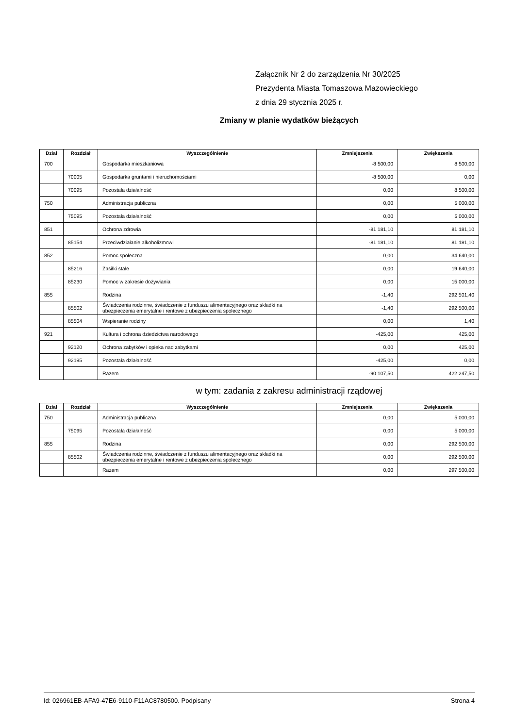Załącznik Nr 2 do zarządzenia Nr 30/2025
Prezydenta Miasta Tomaszowa Mazowieckiego
z dnia 29 stycznia 2025 r.
Zmiany w planie wydatków bieżących
| Dział | Rozdział | Wyszczególnienie | Zmniejszenia | Zwiększenia |
| --- | --- | --- | --- | --- |
| 700 | | Gospodarka mieszkaniowa | -8 500,00 | 8 500,00 |
| | 70005 | Gospodarka gruntami i nieruchomościami | -8 500,00 | 0,00 |
| | 70095 | Pozostała działalność | 0,00 | 8 500,00 |
| 750 | | Administracja publiczna | 0,00 | 5 000,00 |
| | 75095 | Pozostała działalność | 0,00 | 5 000,00 |
| 851 | | Ochrona zdrowia | -81 181,10 | 81 181,10 |
| | 85154 | Przeciwdziałanie alkoholizmowi | -81 181,10 | 81 181,10 |
| 852 | | Pomoc społeczna | 0,00 | 34 640,00 |
| | 85216 | Zasiłki stałe | 0,00 | 19 640,00 |
| | 85230 | Pomoc w zakresie dożywiania | 0,00 | 15 000,00 |
| 855 | | Rodzina | -1,40 | 292 501,40 |
| | 85502 | Świadczenia rodzinne, świadczenie z funduszu alimentacyjnego oraz składki na ubezpieczenia emerytalne i rentowe z ubezpieczenia społecznego | -1,40 | 292 500,00 |
| | 85504 | Wspieranie rodziny | 0,00 | 1,40 |
| 921 | | Kultura i ochrona dziedzictwa narodowego | -425,00 | 425,00 |
| | 92120 | Ochrona zabytków i opieka nad zabytkami | 0,00 | 425,00 |
| | 92195 | Pozostała działalność | -425,00 | 0,00 |
| | | Razem | -90 107,50 | 422 247,50 |
w tym: zadania z zakresu administracji rządowej
| Dział | Rozdział | Wyszczególnienie | Zmniejszenia | Zwiększenia |
| --- | --- | --- | --- | --- |
| 750 | | Administracja publiczna | 0,00 | 5 000,00 |
| | 75095 | Pozostała działalność | 0,00 | 5 000,00 |
| 855 | | Rodzina | 0,00 | 292 500,00 |
| | 85502 | Świadczenia rodzinne, świadczenie z funduszu alimentacyjnego oraz składki na ubezpieczenia emerytalne i rentowe z ubezpieczenia społecznego | 0,00 | 292 500,00 |
| | | Razem | 0,00 | 297 500,00 |
Id: 026961EB-AFA9-47E6-9110-F11AC8780500. Podpisany Strona 4